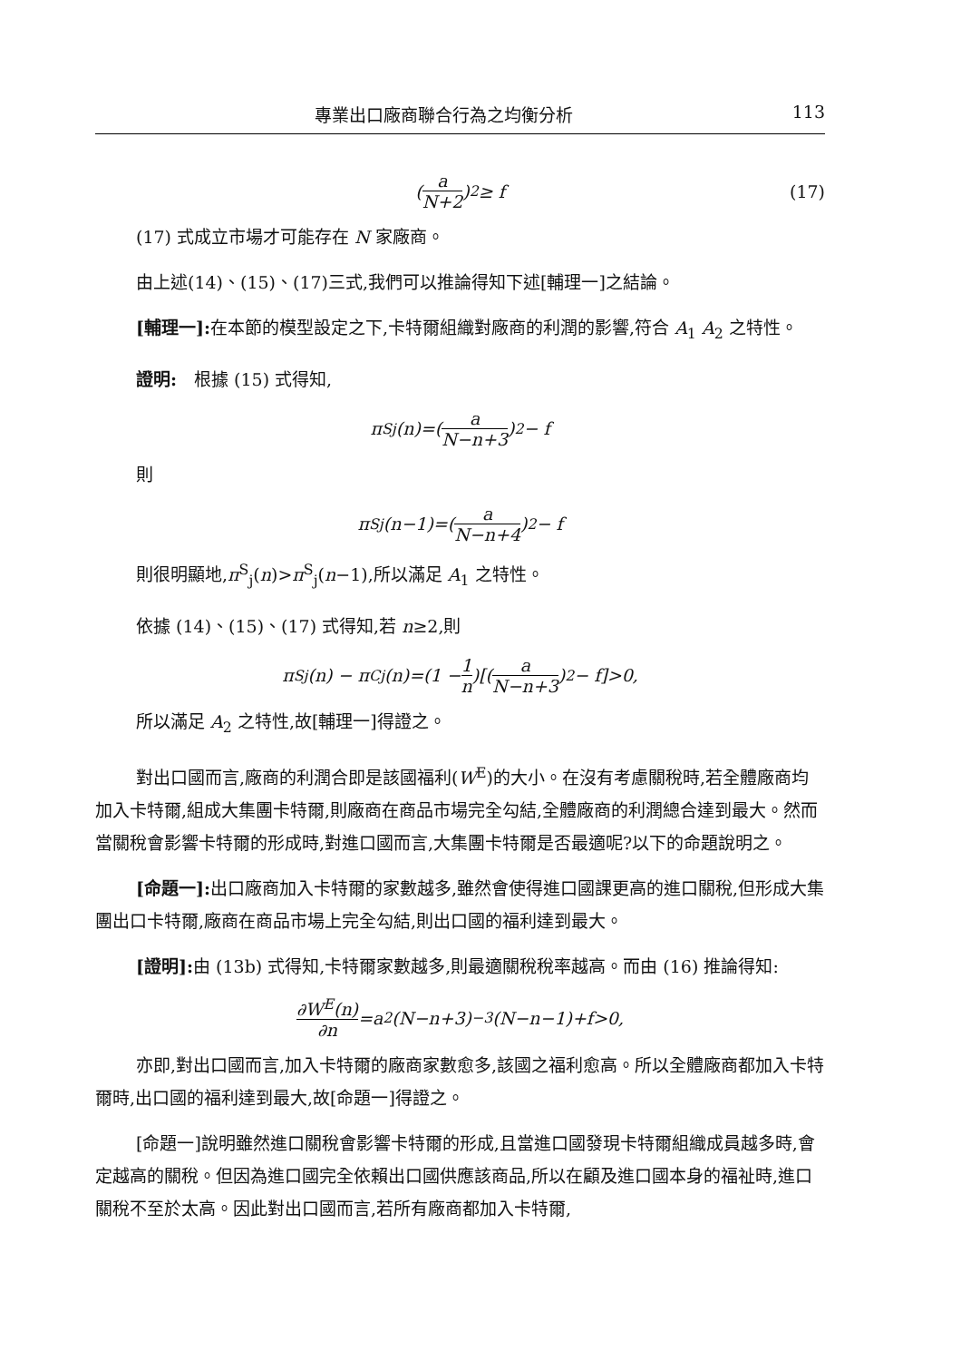專業出口廠商聯合行為之均衡分析 113
(a N+2)<sup>2</sup> ≥ f (17)
(17) 式成立市場才可能存在 N 家廠商。
由上述(14)、(15)、(17)三式,我們可以推論得知下述[輔理一]之結論。
[輔理一]: 在本節的模型設定之下,卡特爾組織對廠商的利潤的影響,符合 A<sub>1</sub> A<sub>2</sub> 之特性。
證明:　根據 (15) 式得知,
π<sup>S</sup><sub>j</sub>(n)=(a N−n+3)<sup>2</sup> − f
則
π<sup>S</sup><sub>j</sub>(n−1)=(a N−n+4)<sup>2</sup> − f
則很明顯地,π<sup>S</sup><sub>j</sub>(n)>π<sup>S</sup><sub>j</sub>(n−1),所以滿足 A<sub>1</sub> 之特性。
依據 (14)、(15)、(17) 式得知,若 n≥2,則
π<sup>S</sup><sub>j</sub>(n) − π<sup>C</sup><sub>j</sub>(n)=(1 − 1 n)[(a N−n+3)<sup>2</sup> − f]>0,
所以滿足 A<sub>2</sub> 之特性,故[輔理一]得證之。
對出口國而言,廠商的利潤合即是該國福利(W<sup>E</sup>)的大小。在沒有考慮關稅時,若全體廠商均加入卡特爾,組成大集團卡特爾,則廠商在商品市場完全勾結,全體廠商的利潤總合達到最大。然而當關稅會影響卡特爾的形成時,對進口國而言,大集團卡特爾是否最適呢?以下的命題說明之。
[命題一]: 出口廠商加入卡特爾的家數越多,雖然會使得進口國課更高的進口關稅,但形成大集團出口卡特爾,廠商在商品市場上完全勾結,則出口國的福利達到最大。
[證明]: 由 (13b) 式得知,卡特爾家數越多,則最適關稅稅率越高。而由 (16) 推論得知:
∂W<sup>E</sup>(n) ∂n =a<sup>2</sup>(N−n+3)<sup>−3</sup>(N−n−1)+f>0,
亦即,對出口國而言,加入卡特爾的廠商家數愈多,該國之福利愈高。所以全體廠商都加入卡特爾時,出口國的福利達到最大,故[命題一]得證之。
[命題一]說明雖然進口關稅會影響卡特爾的形成,且當進口國發現卡特爾組織成員越多時,會定越高的關稅。但因為進口國完全依賴出口國供應該商品,所以在顧及進口國本身的福祉時,進口關稅不至於太高。因此對出口國而言,若所有廠商都加入卡特爾,